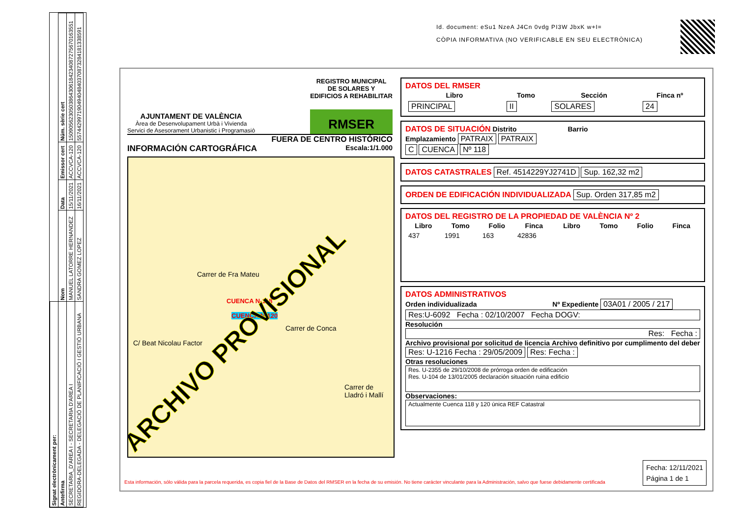| Signat electrònicament per: | | | | |
| --- | --- | --- | --- | --- |
| Antefirma | Nom | Data | Emissor cert | Núm. sèrie cert |
| SECRETARIA_D'AREA I - SECRETARIA D'AREA I | MANUEL LATORRE HERNANDEZ | 15/11/2021 | ACCVCA-120 | 1509056230503864306184234087275670163551 |
| REGIDORA-DELEGADA - DELEGACIÓ DE PLANIFICACIÓ I GESTIÓ URBANA | SANDRA GOMEZ LOPEZ | 16/11/2021 | ACCVCA-120 | 557442997190494048403708732841813385​91 |
Id. document: eSu1 NzeA J4Cn 0vdg PI3W JbxK w+I=
CÒPIA INFORMATIVA (NO VERIFICABLE EN SEU ELECTRÒNICA)
AJUNTAMENT DE VALÈNCIA
Àrea de Desenvolupament Urbà i Vivienda
Servici de Asesorament Urbanistic i Programasiò
REGISTRO MUNICIPAL
DE SOLARES Y
EDIFICIOS A REHABILITAR
RMSER
FUERA DE CENTRO HISTÓRICO
INFORMACIÓN CARTOGRÁFICA Escala:1/1.000
Carrer de Fra Mateu
Carrer de Conca
C/ Beat Nicolau Factor
Carrer de Lladró i Mallí
CUENCA N-118
CUENCA N-120
ARCHIVO PROVISIONAL
DATOS DEL RMSER
| Libro | Tomo | Sección | Finca nº |
| --- | --- | --- | --- |
| PRINCIPAL | II | SOLARES | 24 |
DATOS DE SITUACIÓN Distrito Barrio
Emplazamiento PATRAIX PATRAIX
C CUENCA Nº 118
DATOS CATASTRALES Ref. 4514229YJ2741D Sup. 162,32 m2
ORDEN DE EDIFICACIÓN INDIVIDUALIZADA Sup. Orden 317,85 m2
DATOS DEL REGISTRO DE LA PROPIEDAD DE VALÈNCIA Nº 2
| Libro | Tomo | Folio | Finca | Libro | Tomo | Folio | Finca |
| --- | --- | --- | --- | --- | --- | --- | --- |
| 437 | 1991 | 163 | 42836 | | | | |
DATOS ADMINISTRATIVOS
Orden individualizada Nº Expediente 03A01 / 2005 / 217
Res:U-6092 Fecha : 02/10/2007 Fecha DOGV:
Resolución
Res: Fecha :
Archivo provisional por solicitud de licencia Archivo definitivo por cumplimento del deber
Res: U-1216 Fecha : 29/05/2009 Res: Fecha :
Otras resoluciones
Res. U-2355 de 29/10/2008 de prórroga orden de edificación
Res. U-104 de 13/01/2005 declaración situación ruina edificio
Observaciones:
Actualmente Cuenca 118 y 120 única REF Catastral
Esta información, sólo válida para la parcela requerida, es copia fiel de la Base de Datos del RMSER en la fecha de su emisión. No tiene carácter vinculante para la Administración, salvo que fuese debidamente certificada
Fecha: 12/11/2021
Página 1 de 1